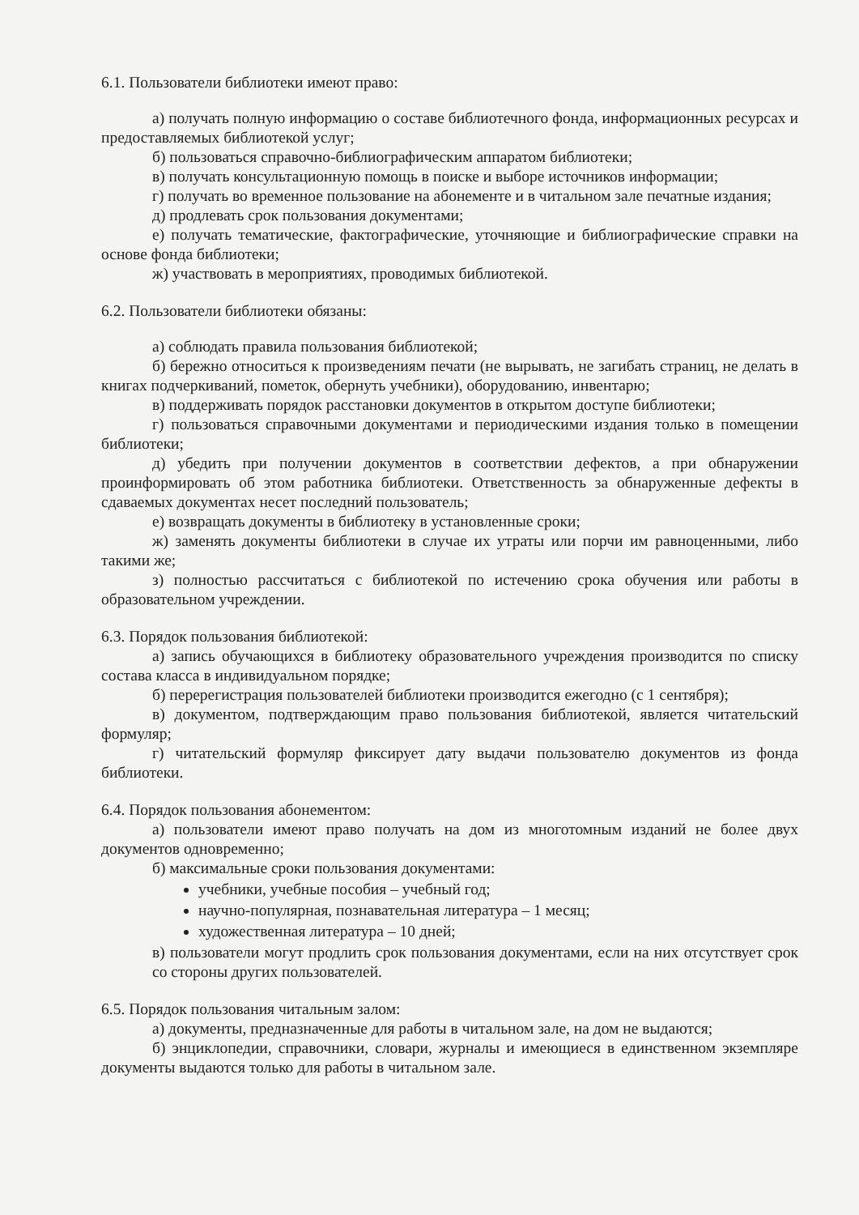6.1. Пользователи библиотеки имеют право:
а) получать полную информацию о составе библиотечного фонда, информационных ресурсах и предоставляемых библиотекой услуг;
б) пользоваться справочно-библиографическим аппаратом библиотеки;
в) получать консультационную помощь в поиске и выборе источников информации;
г) получать во временное пользование на абонементе и в читальном зале печатные издания;
д) продлевать срок пользования документами;
е) получать тематические, фактографические, уточняющие и библиографические справки на основе фонда библиотеки;
ж) участвовать в мероприятиях, проводимых библиотекой.
6.2. Пользователи библиотеки обязаны:
а) соблюдать правила пользования библиотекой;
б) бережно относиться к произведениям печати (не вырывать, не загибать страниц, не делать в книгах подчеркиваний, пометок, обернуть учебники), оборудованию, инвентарю;
в) поддерживать порядок расстановки документов в открытом доступе библиотеки;
г) пользоваться справочными документами и периодическими издания только в помещении библиотеки;
д) убедить при получении документов в соответствии дефектов, а при обнаружении проинформировать об этом работника библиотеки. Ответственность за обнаруженные дефекты в сдаваемых документах несет последний пользователь;
е) возвращать документы в библиотеку в установленные сроки;
ж) заменять документы библиотеки в случае их утраты или порчи им равноценными, либо такими же;
з) полностью рассчитаться с библиотекой по истечению срока обучения или работы в образовательном учреждении.
6.3. Порядок пользования библиотекой:
а) запись обучающихся в библиотеку образовательного учреждения производится по списку состава класса в индивидуальном порядке;
б) перерегистрация пользователей библиотеки производится ежегодно (с 1 сентября);
в) документом, подтверждающим право пользования библиотекой, является читательский формуляр;
г) читательский формуляр фиксирует дату выдачи пользователю документов из фонда библиотеки.
6.4. Порядок пользования абонементом:
а) пользователи имеют право получать на дом из многотомным изданий не более двух документов одновременно;
б) максимальные сроки пользования документами:
учебники, учебные пособия – учебный год;
научно-популярная, познавательная литература – 1 месяц;
художественная литература – 10 дней;
в) пользователи могут продлить срок пользования документами, если на них отсутствует срок со стороны других пользователей.
6.5. Порядок пользования читальным залом:
а) документы, предназначенные для работы в читальном зале, на дом не выдаются;
б) энциклопедии, справочники, словари, журналы и имеющиеся в единственном экземпляре документы выдаются только для работы в читальном зале.